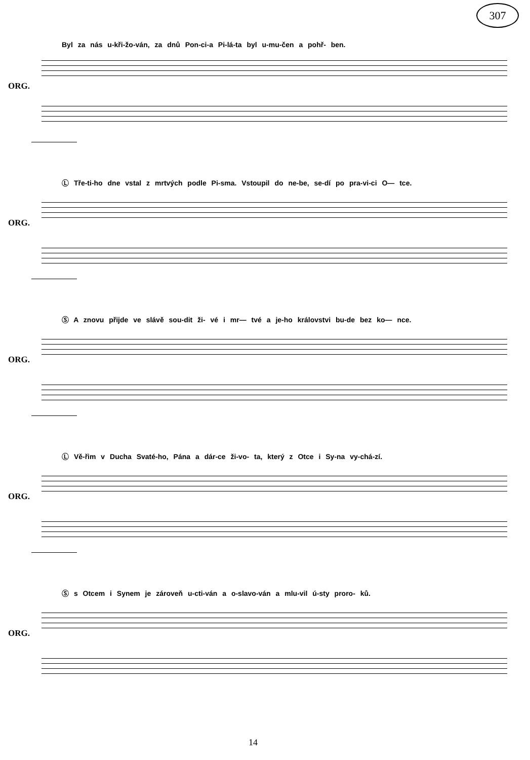307
Byl za nás u-kři-žo-ván, za dnů Pon-ci-a Pi-lá-ta byl u-mu-čen a pohř- ben.
ORG.
Ⓛ Tře-ti-ho dne vstal z mrtvých podle Pi-sma. Vstoupil do ne-be, se-dí po pra-vi-ci O— tce.
ORG.
Ⓢ A znovu přijde ve slávě sou-dit ži- vé i mr— tvé a je-ho královstvi bu-de bez ko— nce.
ORG.
Ⓛ Vě-řim v Ducha Svaté-ho, Pána a dár-ce ži-vo- ta, který z Otce i Sy-na vy-chá-zí.
ORG.
Ⓢ s Otcem i Synem je zároveň u-cti-ván a o-slavo-ván a mlu-vil ú-sty proro- ků.
ORG.
14